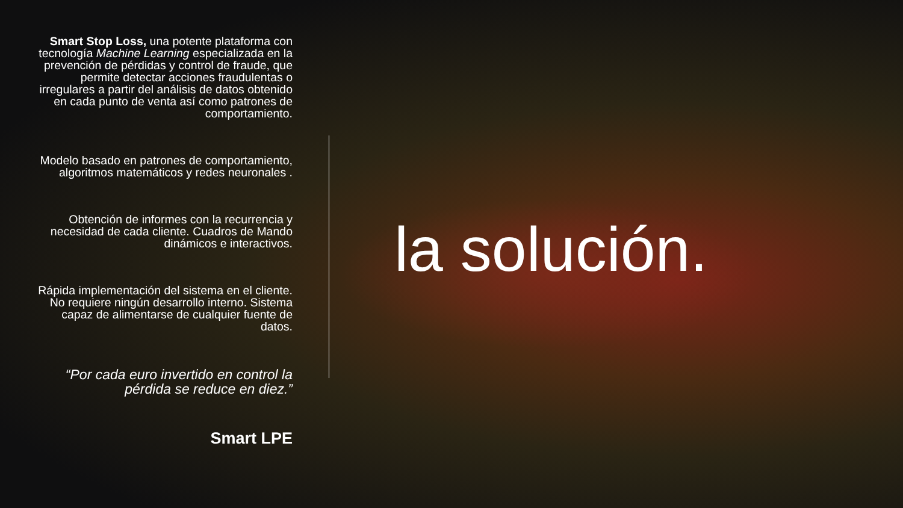Smart Stop Loss, una potente plataforma con tecnología Machine Learning especializada en la prevención de pérdidas y control de fraude, que permite detectar acciones fraudulentas o irregulares a partir del análisis de datos obtenido en cada punto de venta así como patrones de comportamiento.
Modelo basado en patrones de comportamiento, algoritmos matemáticos y redes neuronales .
Obtención de informes con la recurrencia y necesidad de cada cliente. Cuadros de Mando dinámicos e interactivos.
Rápida implementación del sistema en el cliente. No requiere ningún desarrollo interno. Sistema capaz de alimentarse de cualquier fuente de datos.
“Por cada euro invertido en control la pérdida se reduce en diez.”
Smart LPE
la solución.